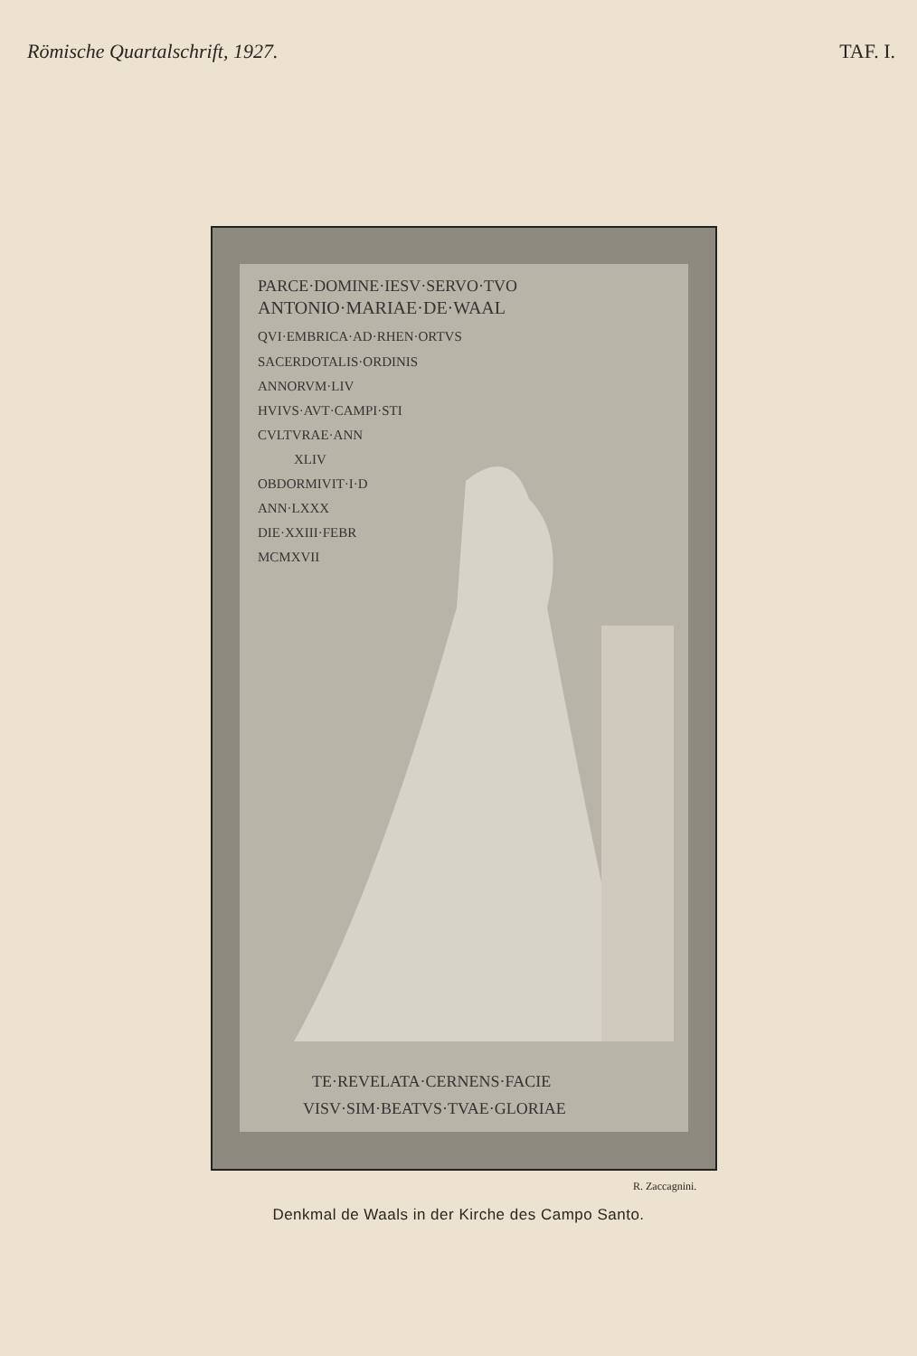Römische Quartalschrift, 1927. TAF. I.
PARCE·DOMINE·IESV·SERVO·TVO
ANTONIO·MARIAE·DE·WAAL
QVI·EMBRICA·AD·RHEN·ORTVS
SACERDOTALIS·ORDINIS
ANNORVM·LIV
HVIVS·AVT·CAMPI·STI
CVLTVRAE·ANN
XLIV
OBDORMIVIT·I·D
ANN·LXXX
DIE·XXIII·FEBR
MCMXVII
TE·REVELATA·CERNENS·FACIE
VISV·SIM·BEATVS·TVAE·GLORIAE
R. Zaccagnini.
Denkmal de Waals in der Kirche des Campo Santo.